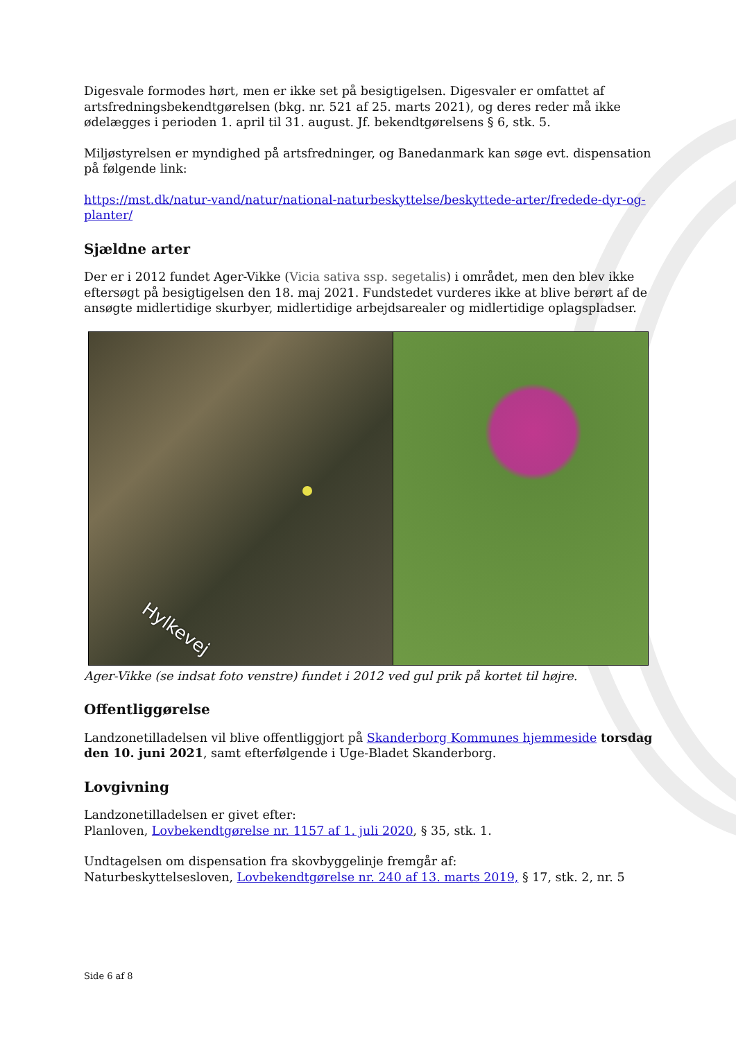Digesvale formodes hørt, men er ikke set på besigtigelsen. Digesvaler er omfattet af artsfredningsbekendtgørelsen (bkg. nr. 521 af 25. marts 2021), og deres reder må ikke ødelægges i perioden 1. april til 31. august. Jf. bekendtgørelsens § 6, stk. 5.
Miljøstyrelsen er myndighed på artsfredninger, og Banedanmark kan søge evt. dispensation på følgende link:
https://mst.dk/natur-vand/natur/national-naturbeskyttelse/beskyttede-arter/fredede-dyr-og-planter/
Sjældne arter
Der er i 2012 fundet Ager-Vikke (Vicia sativa ssp. segetalis) i området, men den blev ikke eftersøgt på besigtigelsen den 18. maj 2021. Fundstedet vurderes ikke at blive berørt af de ansøgte midlertidige skurbyer, midlertidige arbejdsarealer og midlertidige oplagspladser.
Hylkevej
Ager-Vikke (se indsat foto venstre) fundet i 2012 ved gul prik på kortet til højre.
Offentliggørelse
Landzonetilladelsen vil blive offentliggjort på Skanderborg Kommunes hjemmeside torsdag den 10. juni 2021, samt efterfølgende i Uge-Bladet Skanderborg.
Lovgivning
Landzonetilladelsen er givet efter:
Planloven, Lovbekendtgørelse nr. 1157 af 1. juli 2020, § 35, stk. 1.
Undtagelsen om dispensation fra skovbyggelinje fremgår af:
Naturbeskyttelsesloven, Lovbekendtgørelse nr. 240 af 13. marts 2019, § 17, stk. 2, nr. 5
Side 6 af 8